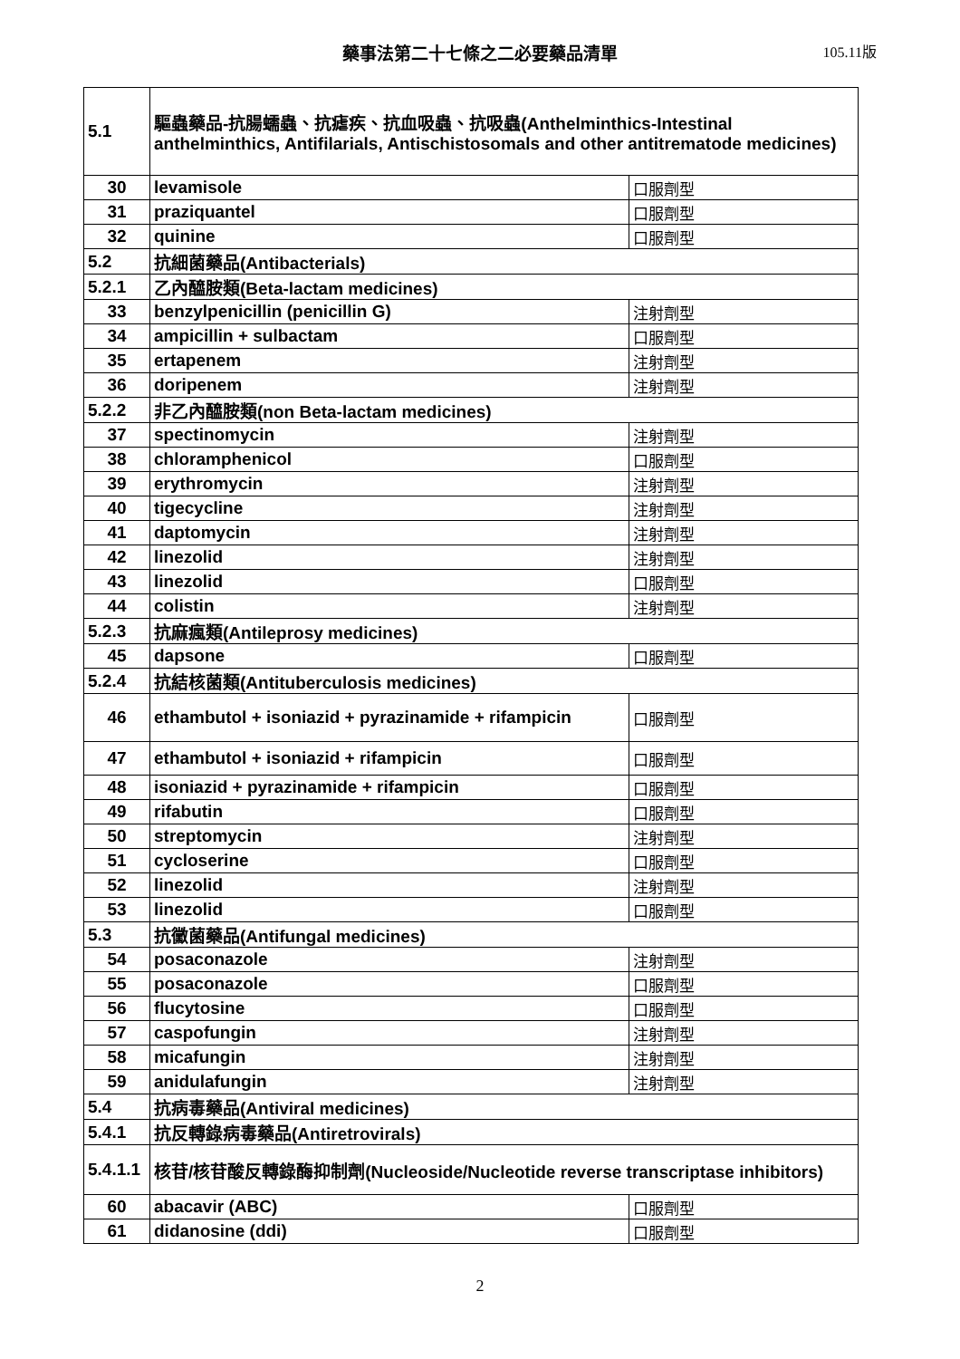藥事法第二十七條之二必要藥品清單
105.11版
| 5.1 | 驅蟲藥品-抗腸蠕蟲、抗瘧疾、抗血吸蟲、抗吸蟲(Anthelminthics-Intestinal anthelminthics, Antifilarials, Antischistosomals and other antitrematode medicines) | |
| 30 | levamisole | 口服劑型 |
| 31 | praziquantel | 口服劑型 |
| 32 | quinine | 口服劑型 |
| 5.2 | 抗細菌藥品(Antibacterials) | |
| 5.2.1 | 乙內醯胺類(Beta-lactam medicines) | |
| 33 | benzylpenicillin (penicillin G) | 注射劑型 |
| 34 | ampicillin + sulbactam | 口服劑型 |
| 35 | ertapenem | 注射劑型 |
| 36 | doripenem | 注射劑型 |
| 5.2.2 | 非乙內醯胺類(non Beta-lactam medicines) | |
| 37 | spectinomycin | 注射劑型 |
| 38 | chloramphenicol | 口服劑型 |
| 39 | erythromycin | 注射劑型 |
| 40 | tigecycline | 注射劑型 |
| 41 | daptomycin | 注射劑型 |
| 42 | linezolid | 注射劑型 |
| 43 | linezolid | 口服劑型 |
| 44 | colistin | 注射劑型 |
| 5.2.3 | 抗麻瘋類(Antileprosy medicines) | |
| 45 | dapsone | 口服劑型 |
| 5.2.4 | 抗結核菌類(Antituberculosis medicines) | |
| 46 | ethambutol + isoniazid + pyrazinamide + rifampicin | 口服劑型 |
| 47 | ethambutol + isoniazid + rifampicin | 口服劑型 |
| 48 | isoniazid + pyrazinamide + rifampicin | 口服劑型 |
| 49 | rifabutin | 口服劑型 |
| 50 | streptomycin | 注射劑型 |
| 51 | cycloserine | 口服劑型 |
| 52 | linezolid | 注射劑型 |
| 53 | linezolid | 口服劑型 |
| 5.3 | 抗黴菌藥品(Antifungal medicines) | |
| 54 | posaconazole | 注射劑型 |
| 55 | posaconazole | 口服劑型 |
| 56 | flucytosine | 口服劑型 |
| 57 | caspofungin | 注射劑型 |
| 58 | micafungin | 注射劑型 |
| 59 | anidulafungin | 注射劑型 |
| 5.4 | 抗病毒藥品(Antiviral medicines) | |
| 5.4.1 | 抗反轉錄病毒藥品(Antiretrovirals) | |
| 5.4.1.1 | 核苷/核苷酸反轉錄酶抑制劑(Nucleoside/Nucleotide reverse transcriptase inhibitors) | |
| 60 | abacavir (ABC) | 口服劑型 |
| 61 | didanosine (ddi) | 口服劑型 |
2